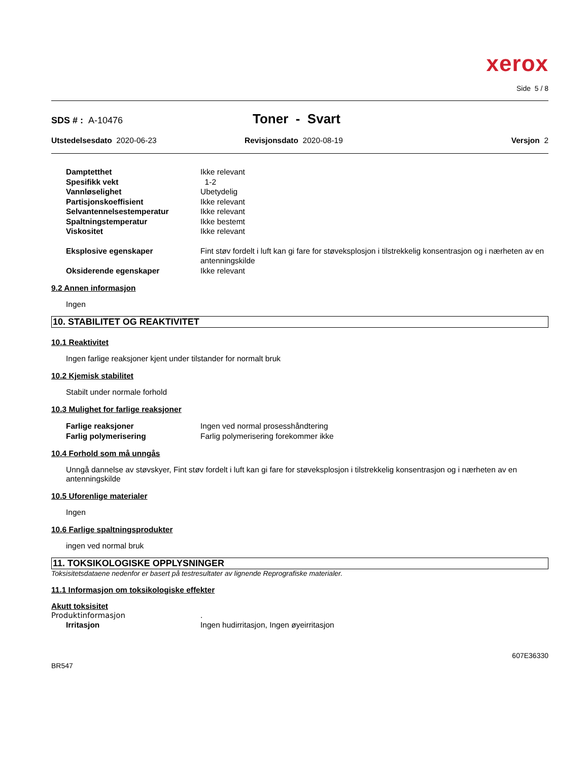xerox
Side 5 / 8
SDS # : A-10476
Toner - Svart
Utstedelsesdato 2020-06-23 Revisjonsdato 2020-08-19 Versjon 2
Damptetthet Ikke relevant
Spesifikk vekt 1-2
Vannløselighet Ubetydelig
Partisjonskoeffisient Ikke relevant
Selvantennelsestemperatur Ikke relevant
Spaltningstemperatur Ikke bestemt
Viskositet Ikke relevant
Eksplosive egenskaper Fint støv fordelt i luft kan gi fare for støveksplosjon i tilstrekkelig konsentrasjon og i nærheten av en antenningskilde
Oksiderende egenskaper Ikke relevant
9.2 Annen informasjon
Ingen
10. STABILITET OG REAKTIVITET
10.1 Reaktivitet
Ingen farlige reaksjoner kjent under tilstander for normalt bruk
10.2 Kjemisk stabilitet
Stabilt under normale forhold
10.3 Mulighet for farlige reaksjoner
Farlige reaksjoner Ingen ved normal prosesshåndtering
Farlig polymerisering Farlig polymerisering forekommer ikke
10.4 Forhold som må unngås
Unngå dannelse av støvskyer, Fint støv fordelt i luft kan gi fare for støveksplosjon i tilstrekkelig konsentrasjon og i nærheten av en antenningskilde
10.5 Uforenlige materialer
Ingen
10.6 Farlige spaltningsprodukter
ingen ved normal bruk
11. TOKSIKOLOGISKE OPPLYSNINGER
Toksisitetsdataene nedenfor er basert på testresultater av lignende Reprografiske materialer.
11.1 Informasjon om toksikologiske effekter
Akutt toksisitet
Produktinformasjon .
Irritasjon Ingen hudirritasjon, Ingen øyeirritasjon
607E36330
BR547